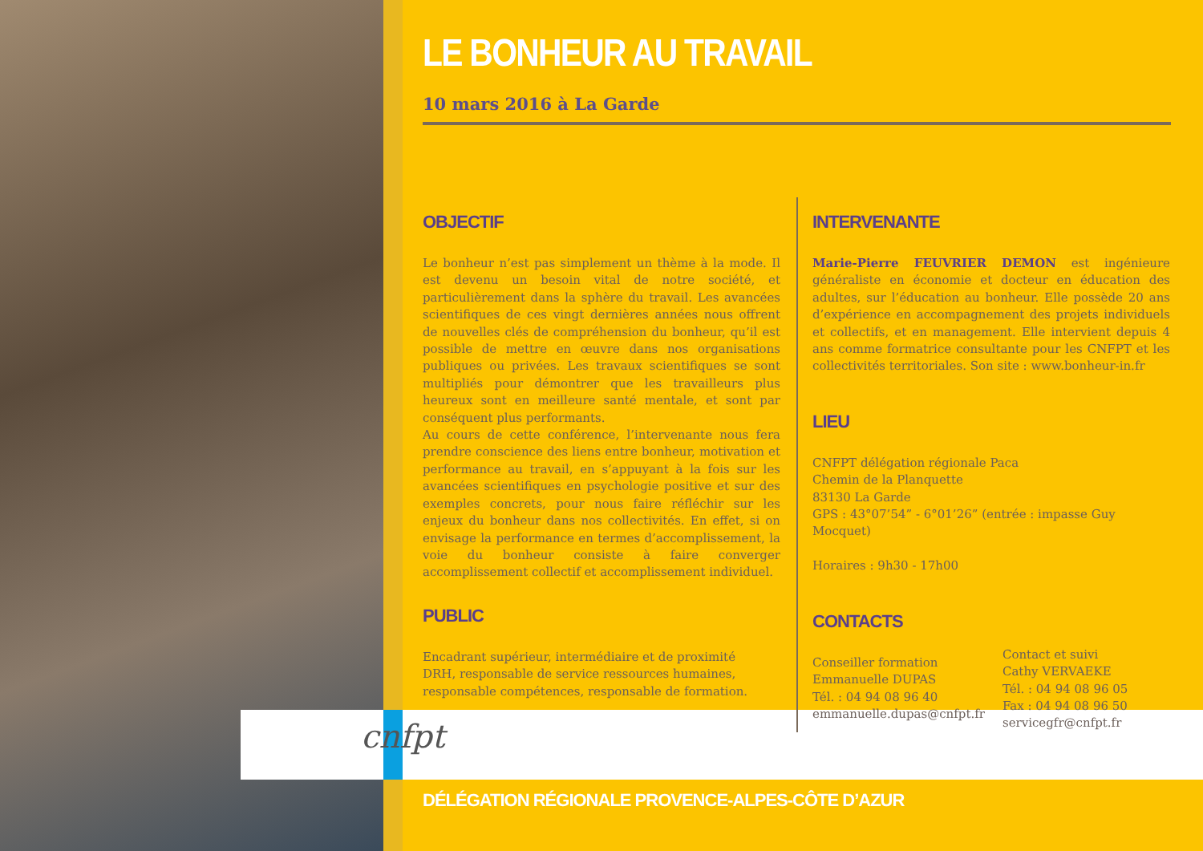cnfpt
LE BONHEUR AU TRAVAIL
10 mars 2016 à La Garde
OBJECTIF
Le bonheur n’est pas simplement un thème à la mode. Il est devenu un besoin vital de notre société, et particulièrement dans la sphère du travail. Les avancées scientifiques de ces vingt dernières années nous offrent de nouvelles clés de compréhension du bonheur, qu’il est possible de mettre en œuvre dans nos organisations publiques ou privées. Les travaux scientifiques se sont multipliés pour démontrer que les travailleurs plus heureux sont en meilleure santé mentale, et sont par conséquent plus performants.
Au cours de cette conférence, l’intervenante nous fera prendre conscience des liens entre bonheur, motivation et performance au travail, en s’appuyant à la fois sur les avancées scientifiques en psychologie positive et sur des exemples concrets, pour nous faire réfléchir sur les enjeux du bonheur dans nos collectivités. En effet, si on envisage la performance en termes d’accomplissement, la voie du bonheur consiste à faire converger accomplissement collectif et accomplissement individuel.
PUBLIC
Encadrant supérieur, intermédiaire et de proximité
DRH, responsable de service ressources humaines, responsable compétences, responsable de formation.
INTERVENANTE
Marie-Pierre FEUVRIER DEMON est ingénieure généraliste en économie et docteur en éducation des adultes, sur l’éducation au bonheur. Elle possède 20 ans d’expérience en accompagnement des projets individuels et collectifs, et en management. Elle intervient depuis 4 ans comme formatrice consultante pour les CNFPT et les collectivités territoriales. Son site : www.bonheur-in.fr
LIEU
CNFPT délégation régionale Paca
Chemin de la Planquette
83130 La Garde
GPS : 43°07’54” - 6°01’26” (entrée : impasse Guy Mocquet)
Horaires : 9h30 - 17h00
CONTACTS
Conseiller formation
Emmanuelle DUPAS
Tél. : 04 94 08 96 40
emmanuelle.dupas@cnfpt.fr
Contact et suivi
Cathy VERVAEKE
Tél. : 04 94 08 96 05
Fax : 04 94 08 96 50
servicegfr@cnfpt.fr
DÉLÉGATION RÉGIONALE PROVENCE-ALPES-CÔTE D’AZUR